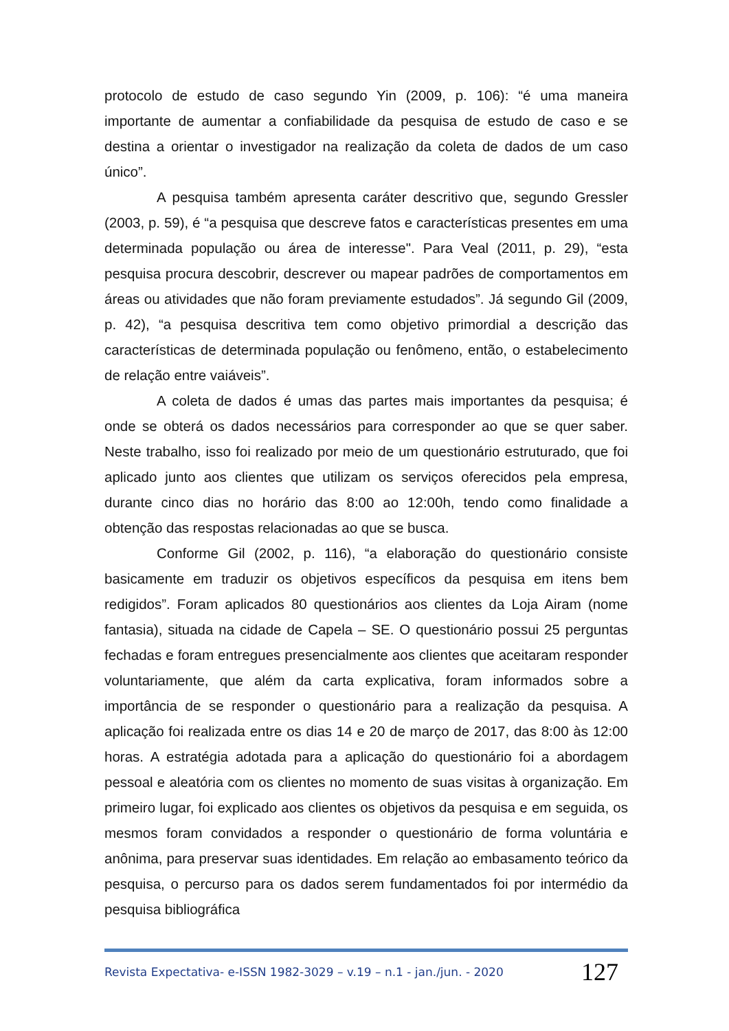protocolo de estudo de caso segundo Yin (2009, p. 106): “é uma maneira importante de aumentar a confiabilidade da pesquisa de estudo de caso e se destina a orientar o investigador na realização da coleta de dados de um caso único”.
A pesquisa também apresenta caráter descritivo que, segundo Gressler (2003, p. 59), é “a pesquisa que descreve fatos e características presentes em uma determinada população ou área de interesse". Para Veal (2011, p. 29), “esta pesquisa procura descobrir, descrever ou mapear padrões de comportamentos em áreas ou atividades que não foram previamente estudados”. Já segundo Gil (2009, p. 42), “a pesquisa descritiva tem como objetivo primordial a descrição das características de determinada população ou fenômeno, então, o estabelecimento de relação entre vaiáveis”.
A coleta de dados é umas das partes mais importantes da pesquisa; é onde se obterá os dados necessários para corresponder ao que se quer saber. Neste trabalho, isso foi realizado por meio de um questionário estruturado, que foi aplicado junto aos clientes que utilizam os serviços oferecidos pela empresa, durante cinco dias no horário das 8:00 ao 12:00h, tendo como finalidade a obtenção das respostas relacionadas ao que se busca.
Conforme Gil (2002, p. 116), “a elaboração do questionário consiste basicamente em traduzir os objetivos específicos da pesquisa em itens bem redigidos”. Foram aplicados 80 questionários aos clientes da Loja Airam (nome fantasia), situada na cidade de Capela – SE. O questionário possui 25 perguntas fechadas e foram entregues presencialmente aos clientes que aceitaram responder voluntariamente, que além da carta explicativa, foram informados sobre a importância de se responder o questionário para a realização da pesquisa. A aplicação foi realizada entre os dias 14 e 20 de março de 2017, das 8:00 às 12:00 horas. A estratégia adotada para a aplicação do questionário foi a abordagem pessoal e aleatória com os clientes no momento de suas visitas à organização. Em primeiro lugar, foi explicado aos clientes os objetivos da pesquisa e em seguida, os mesmos foram convidados a responder o questionário de forma voluntária e anônima, para preservar suas identidades. Em relação ao embasamento teórico da pesquisa, o percurso para os dados serem fundamentados foi por intermédio da pesquisa bibliográfica
Revista Expectativa- e-ISSN 1982-3029 – v.19 – n.1 - jan./jun. - 2020 127